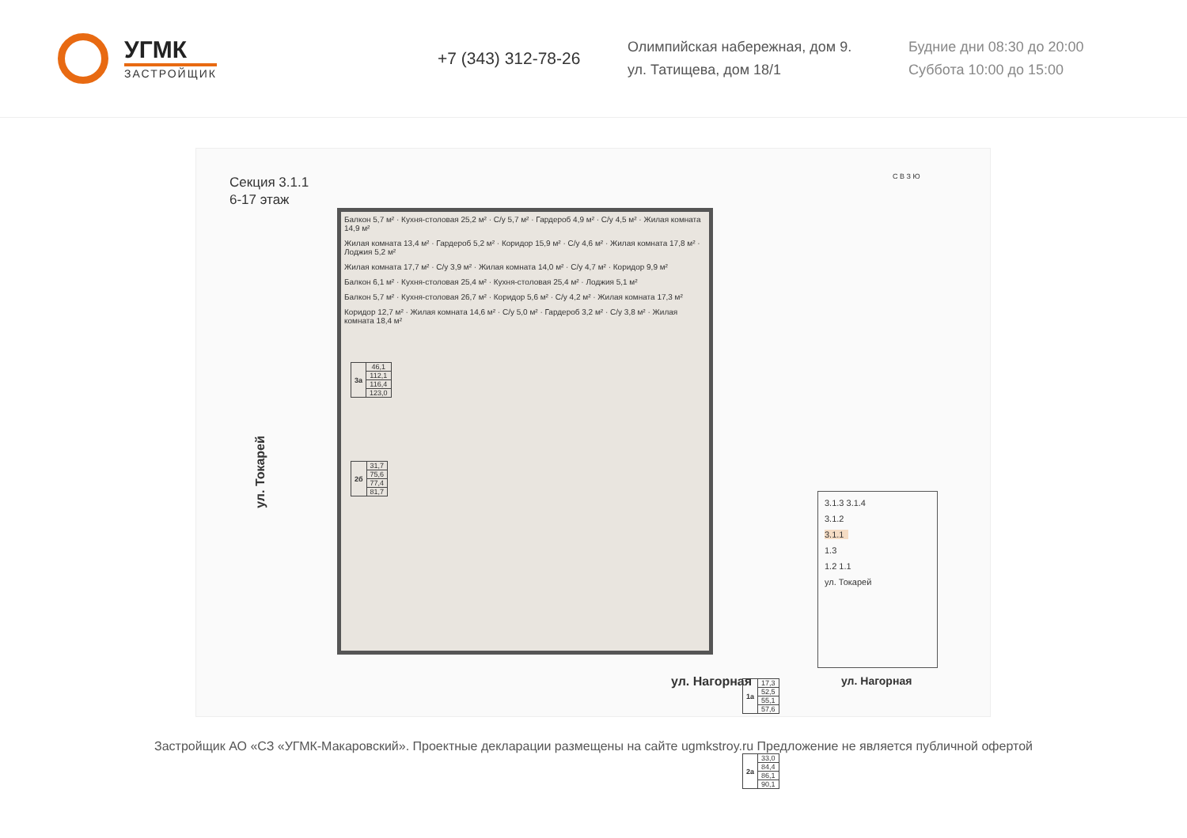УГМК
ЗАСТРОЙЩИК
+7 (343) 312-78-26
Олимпийская набережная, дом 9.
ул. Татищева, дом 18/1
Будние дни 08:30 до 20:00
Суббота 10:00 до 15:00
Секция 3.1.1
6-17 этаж
Балкон 5,7 м² · Кухня-столовая 25,2 м² · С/у 5,7 м² · Гардероб 4,9 м² · С/у 4,5 м² · Жилая комната 14,9 м²
Жилая комната 13,4 м² · Гардероб 5,2 м² · Коридор 15,9 м² · С/у 4,6 м² · Жилая комната 17,8 м² · Лоджия 5,2 м²
Жилая комната 17,7 м² · С/у 3,9 м² · Жилая комната 14,0 м² · С/у 4,7 м² · Коридор 9,9 м²
Балкон 6,1 м² · Кухня-столовая 25,4 м² · Кухня-столовая 25,4 м² · Лоджия 5,1 м²
Балкон 5,7 м² · Кухня-столовая 26,7 м² · Коридор 5,6 м² · С/у 4,2 м² · Жилая комната 17,3 м²
Коридор 12,7 м² · Жилая комната 14,6 м² · С/у 5,0 м² · Гардероб 3,2 м² · С/у 3,8 м² · Жилая комната 18,4 м²
| 3а | 46,1 |
| | 112,1 |
| | 116,4 |
| | 123,0 |
| 2б | 31,7 |
| | 75,6 |
| | 77,4 |
| | 81,7 |
| 1а | 17,3 |
| | 52,5 |
| | 55,1 |
| | 57,6 |
| 2а | 33,0 |
| | 84,4 |
| | 86,1 |
| | 90,1 |
С В З Ю
ул. Токарей
ул. Нагорная
3.1.3 3.1.4
3.1.2
3.1.1
1.3
1.2 1.1
ул. Токарей
ул. Нагорная
Застройщик АО «СЗ «УГМК-Макаровский». Проектные декларации размещены на сайте ugmkstroy.ru Предложение не является публичной офертой